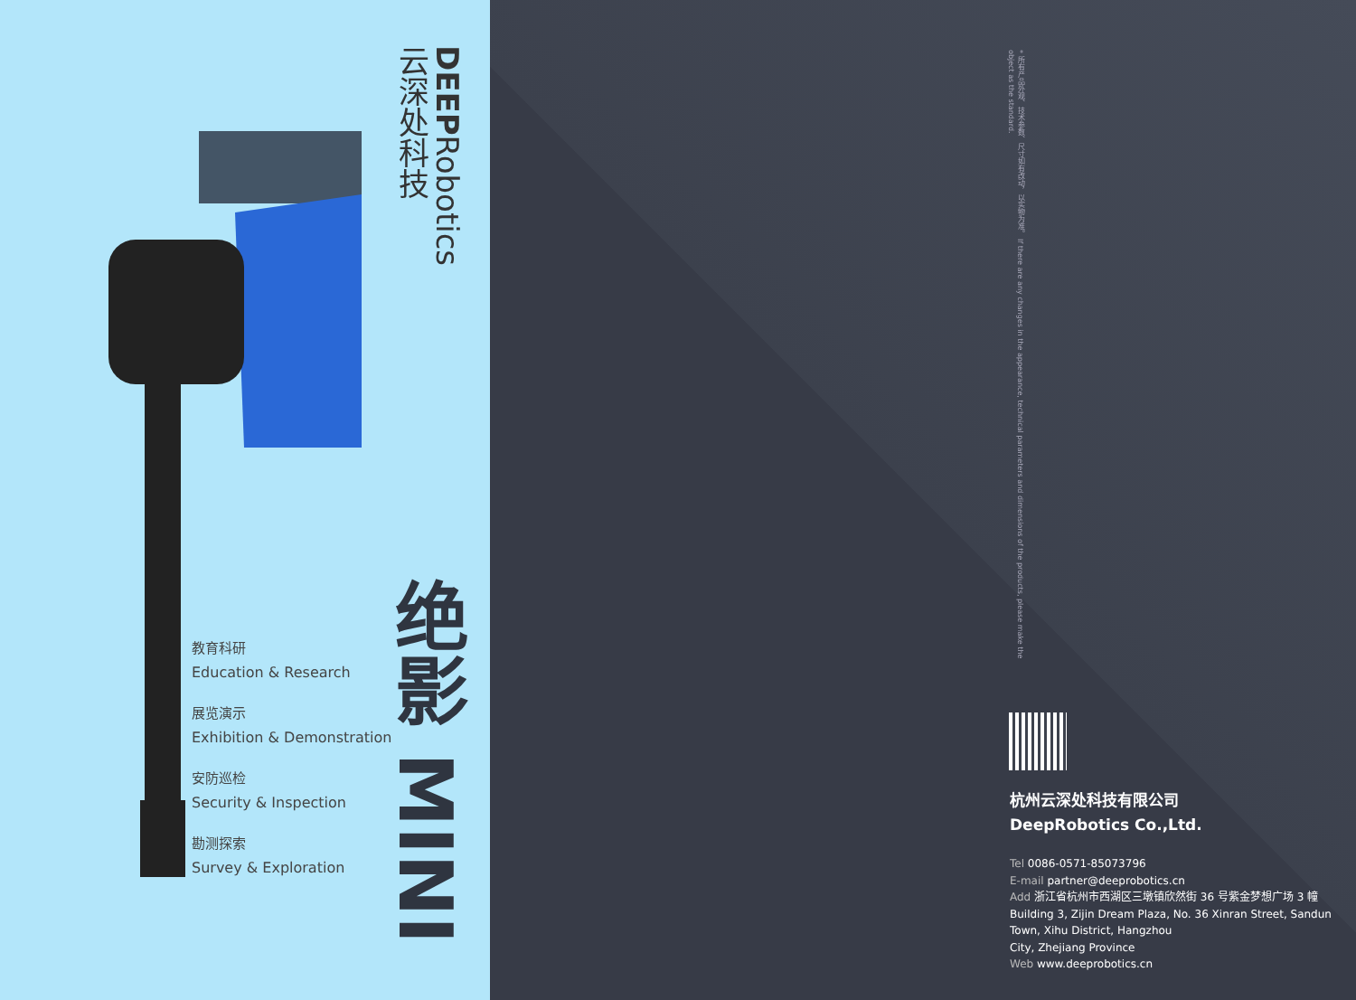DEEPRobotics
云深处科技
教育科研
Education & Research
展览演示
Exhibition & Demonstration
安防巡检
Security & Inspection
勘测探索
Survey & Exploration
绝影 MINI
* 所有产品外观、技术参数、尺寸如有改动，以实物为准。 If there are any changes in the appearance, technical parameters and dimensions of the products, please make the object as the standard.
杭州云深处科技有限公司
DeepRobotics Co.,Ltd.
Tel 0086-0571-85073796
E-mail partner@deeprobotics.cn
Add 浙江省杭州市西湖区三墩镇欣然街 36 号紫金梦想广场 3 幢
Building 3, Zijin Dream Plaza, No. 36 Xinran Street, Sandun Town, Xihu District, Hangzhou
City, Zhejiang Province
Web www.deeprobotics.cn